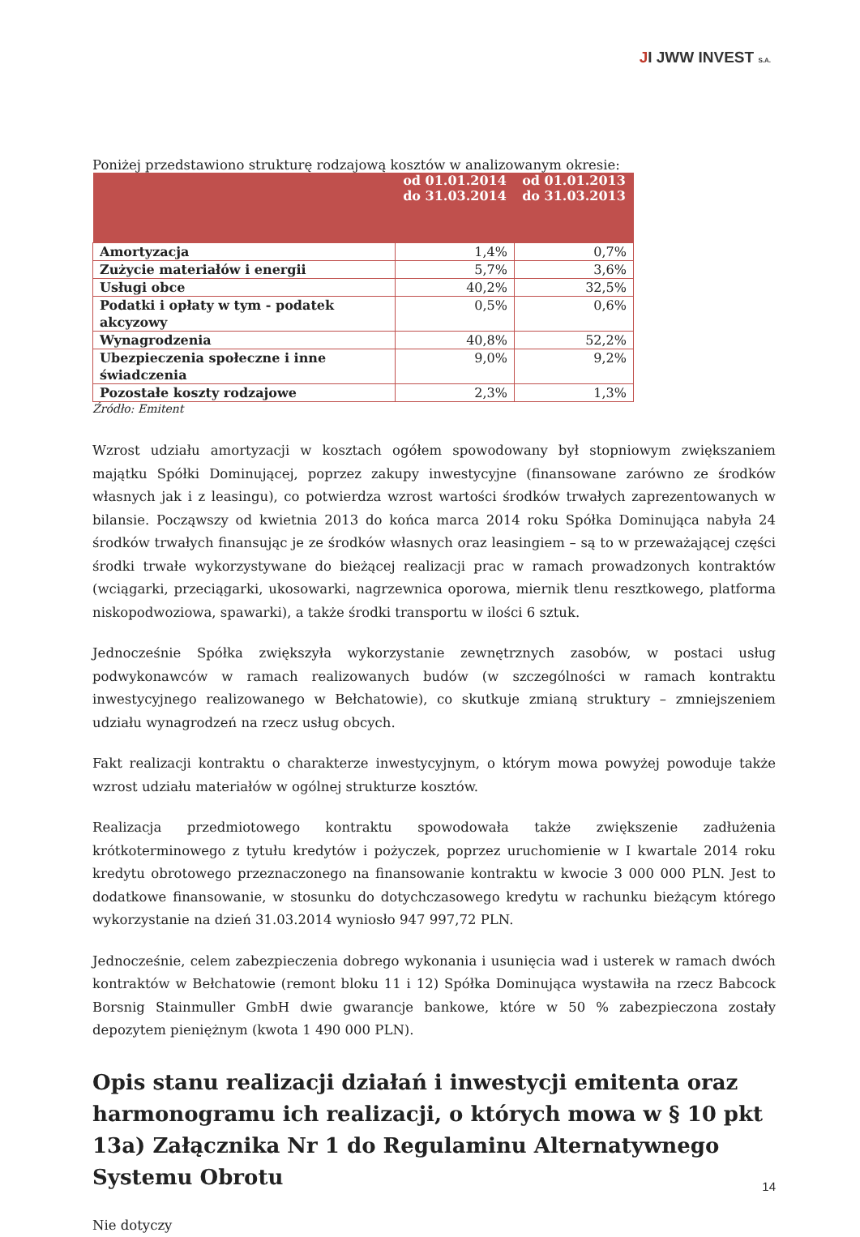JI JWW INVEST S.A.
Poniżej przedstawiono strukturę rodzajową kosztów w analizowanym okresie:
| | od 01.01.2014 do 31.03.2014 | od 01.01.2013 do 31.03.2013 |
| --- | --- | --- |
| Amortyzacja | 1,4% | 0,7% |
| Zużycie materiałów i energii | 5,7% | 3,6% |
| Usługi obce | 40,2% | 32,5% |
| Podatki i opłaty w tym - podatek akcyzowy | 0,5% | 0,6% |
| Wynagrodzenia | 40,8% | 52,2% |
| Ubezpieczenia społeczne i inne świadczenia | 9,0% | 9,2% |
| Pozostałe koszty rodzajowe | 2,3% | 1,3% |
Źródło: Emitent
Wzrost udziału amortyzacji w kosztach ogółem spowodowany był stopniowym zwiększaniem majątku Spółki Dominującej, poprzez zakupy inwestycyjne (finansowane zarówno ze środków własnych jak i z leasingu), co potwierdza wzrost wartości środków trwałych zaprezentowanych w bilansie. Począwszy od kwietnia 2013 do końca marca 2014 roku Spółka Dominująca nabyła 24 środków trwałych finansując je ze środków własnych oraz leasingiem – są to w przeważającej części środki trwałe wykorzystywane do bieżącej realizacji prac w ramach prowadzonych kontraktów (wciągarki, przeciągarki, ukosowarki, nagrzewnica oporowa, miernik tlenu resztkowego, platforma niskopodwoziowa, spawarki), a także środki transportu w ilości 6 sztuk.
Jednocześnie Spółka zwiększyła wykorzystanie zewnętrznych zasobów, w postaci usług podwykonawców w ramach realizowanych budów (w szczególności w ramach kontraktu inwestycyjnego realizowanego w Bełchatowie), co skutkuje zmianą struktury – zmniejszeniem udziału wynagrodzeń na rzecz usług obcych.
Fakt realizacji kontraktu o charakterze inwestycyjnym, o którym mowa powyżej powoduje także wzrost udziału materiałów w ogólnej strukturze kosztów.
Realizacja przedmiotowego kontraktu spowodowała także zwiększenie zadłużenia krótkoterminowego z tytułu kredytów i pożyczek, poprzez uruchomienie w I kwartale 2014 roku kredytu obrotowego przeznaczonego na finansowanie kontraktu w kwocie 3 000 000 PLN. Jest to dodatkowe finansowanie, w stosunku do dotychczasowego kredytu w rachunku bieżącym którego wykorzystanie na dzień 31.03.2014 wyniosło 947 997,72 PLN.
Jednocześnie, celem zabezpieczenia dobrego wykonania i usunięcia wad i usterek w ramach dwóch kontraktów w Bełchatowie (remont bloku 11 i 12) Spółka Dominująca wystawiła na rzecz Babcock Borsnig Stainmuller GmbH dwie gwarancje bankowe, które w 50 % zabezpieczona zostały depozytem pieniężnym (kwota 1 490 000 PLN).
Opis stanu realizacji działań i inwestycji emitenta oraz harmonogramu ich realizacji, o których mowa w § 10 pkt 13a) Załącznika Nr 1 do Regulaminu Alternatywnego Systemu Obrotu
Nie dotyczy
14